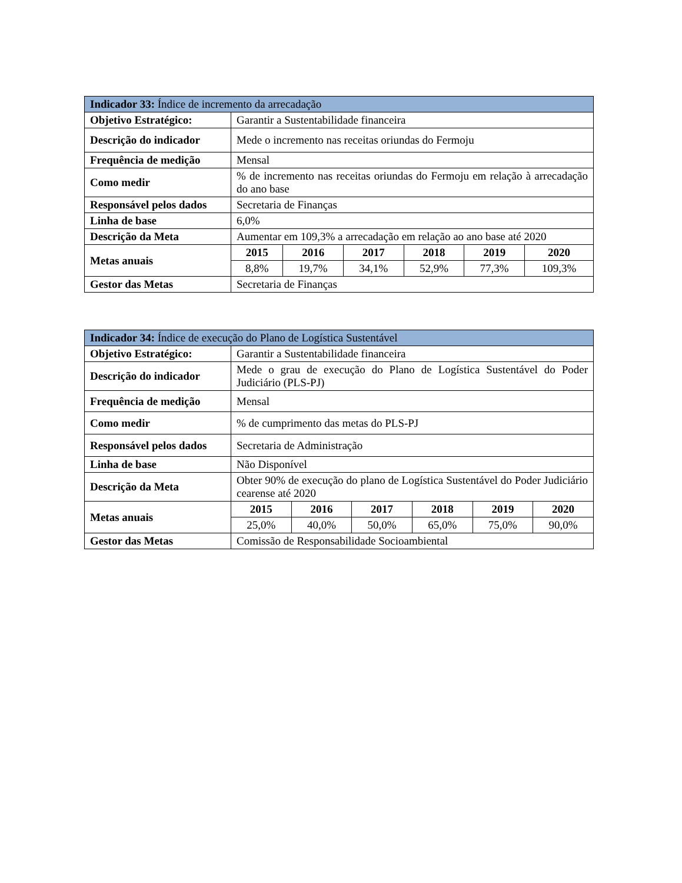| Indicador 33: Índice de incremento da arrecadação | | | | | | |
| --- | --- | --- | --- | --- | --- | --- |
| Objetivo Estratégico: | Garantir a Sustentabilidade financeira | | | | | |
| Descrição do indicador | Mede o incremento nas receitas oriundas do Fermoju | | | | | |
| Frequência de medição | Mensal | | | | | |
| Como medir | % de incremento nas receitas oriundas do Fermoju em relação à arrecadação do ano base | | | | | |
| Responsável pelos dados | Secretaria de Finanças | | | | | |
| Linha de base | 6,0% | | | | | |
| Descrição da Meta | Aumentar em 109,3% a arrecadação em relação ao ano base até 2020 | | | | | |
| Metas anuais | 2015 | 2016 | 2017 | 2018 | 2019 | 2020 |
| | 8,8% | 19,7% | 34,1% | 52,9% | 77,3% | 109,3% |
| Gestor das Metas | Secretaria de Finanças | | | | | |
| Indicador 34: Índice de execução do Plano de Logística Sustentável | | | | | | |
| --- | --- | --- | --- | --- | --- | --- |
| Objetivo Estratégico: | Garantir a Sustentabilidade financeira | | | | | |
| Descrição do indicador | Mede o grau de execução do Plano de Logística Sustentável do Poder Judiciário (PLS-PJ) | | | | | |
| Frequência de medição | Mensal | | | | | |
| Como medir | % de cumprimento das metas do PLS-PJ | | | | | |
| Responsável pelos dados | Secretaria de Administração | | | | | |
| Linha de base | Não Disponível | | | | | |
| Descrição da Meta | Obter 90% de execução do plano de Logística Sustentável do Poder Judiciário cearense até 2020 | | | | | |
| Metas anuais | 2015 | 2016 | 2017 | 2018 | 2019 | 2020 |
| | 25,0% | 40,0% | 50,0% | 65,0% | 75,0% | 90,0% |
| Gestor das Metas | Comissão de Responsabilidade Socioambiental | | | | | |